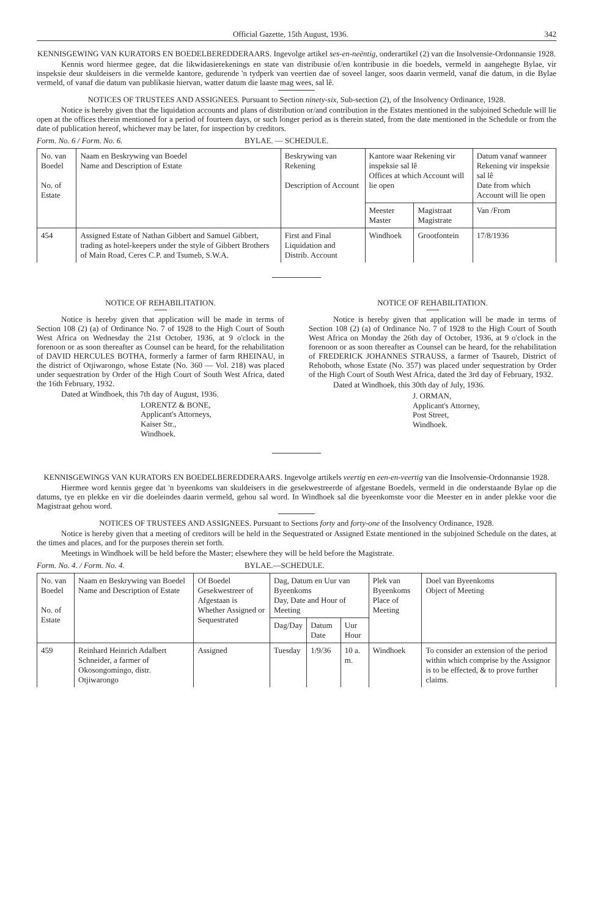Official Gazette, 15th August, 1936. 342
KENNISGEWING VAN KURATORS EN BOEDELBEREDDERAARS. Ingevolge artikel ses-en-neëntig, onderartikel (2) van die Insolvensie-Ordonnansie 1928.
Kennis word hiermee gegee, dat die likwidasierekenings en state van distribusie of/en kontribusie in die boedels, vermeld in aangehegte Bylae, vir inspeksie deur skuldeisers in die vermelde kantore, gedurende 'n tydperk van veertien dae of soveel langer, soos daarin vermeld, vanaf die datum, in die Bylae vermeld, of vanaf die datum van publikasie hiervan, watter datum die laaste mag wees, sal lê.
NOTICES OF TRUSTEES AND ASSIGNEES. Pursuant to Section ninety-six, Sub-section (2), of the Insolvency Ordinance, 1928.
Notice is hereby given that the liquidation accounts and plans of distribution or/and contribution in the Estates mentioned in the subjoined Schedule will lie open at the offices therein mentioned for a period of fourteen days, or such longer period as is therein stated, from the date mentioned in the Schedule or from the date of publication hereof, whichever may be later, for inspection by creditors.
Form. No. 6 / Form. No. 6. BYLAE. — SCHEDULE.
| No. van Boedel No. of Estate | Naam en Beskrywing van Boedel Name and Description of Estate | Beskrywing van Rekening Description of Account | Kantore waar Rekening vir inspeksie sal lê Offices at which Account will lie open | | Datum vanaf wanneer Rekening vir inspeksie sal lê Date from which Account will lie open |
| --- | --- | --- | --- | --- | --- |
| | | | Meester Master | Magistraat Magistrate | Van /From |
| 454 | Assigned Estate of Nathan Gibbert and Samuel Gibbert, trading as hotel-keepers under the style of Gibbert Brothers of Main Road, Ceres C.P. and Tsumeb, S.W.A. | First and Final Liquidation and Distrib. Account | Windhoek | Grootfontein | 17/8/1936 |
NOTICE OF REHABILITATION.
Notice is hereby given that application will be made in terms of Section 108 (2) (a) of Ordinance No. 7 of 1928 to the High Court of South West Africa on Wednesday the 21st October, 1936, at 9 o'clock in the forenoon or as soon thereafter as Counsel can be heard, for the rehabilitation of DAVID HERCULES BOTHA, formerly a farmer of farm RHEINAU, in the district of Otjiwarongo, whose Estate (No. 360 — Vol. 218) was placed under sequestration by Order of the High Court of South West Africa, dated the 16th February, 1932.
Dated at Windhoek, this 7th day of August, 1936.
LORENTZ & BONE,
Applicant's Attorneys,
Kaiser Str.,
Windhoek.
NOTICE OF REHABILITATION.
Notice is hereby given that application will be made in terms of Section 108 (2) (a) of Ordinance No. 7 of 1928 to the High Court of South West Africa on Monday the 26th day of October, 1936, at 9 o'clock in the forenoon or as soon thereafter as Counsel can be heard, for the rehabilitation of FREDERICK JOHANNES STRAUSS, a farmer of Tsaureb, District of Rehoboth, whose Estate (No. 357) was placed under sequestration by Order of the High Court of South West Africa, dated the 3rd day of February, 1932.
Dated at Windhoek, this 30th day of July, 1936.
J. ORMAN,
Applicant's Attorney,
Post Street,
Windhoek.
KENNISGEWINGS VAN KURATORS EN BOEDELBEREDDERAARS. Ingevolge artikels veertig en een-en-veertig van die Insolvensie-Ordonnansie 1928.
Hiermee word kennis gegee dat 'n byeenkoms van skuldeisers in die gesekwestreerde of afgestane Boedels, vermeld in die onderstaande Bylae op die datums, tye en plekke en vir die doeleindes daarin vermeld, gehou sal word. In Windhoek sal die byeenkomste voor die Meester en in ander plekke voor die Magistraat gehou word.
NOTICES OF TRUSTEES AND ASSIGNEES. Pursuant to Sections forty and forty-one of the Insolvency Ordinance, 1928.
Notice is hereby given that a meeting of creditors will be held in the Sequestrated or Assigned Estate mentioned in the subjoined Schedule on the dates, at the times and places, and for the purposes therein set forth.
Meetings in Windhoek will be held before the Master; elsewhere they will be held before the Magistrate.
Form. No. 4. / Form. No. 4. BYLAE.—SCHEDULE.
| No. van Boedel No. of Estate | Naam en Beskrywing van Boedel Name and Description of Estate | Of Boedel Gesekwestreer of Afgestaan is Whether Assigned or Sequestrated | Dag, Datum en Uur van Byeenkoms Day, Date and Hour of Meeting | | | Plek van Byeenkoms Place of Meeting | Doel van Byeenkoms Object of Meeting |
| --- | --- | --- | --- | --- | --- | --- | --- |
| | | | Dag/Day | Datum Date | Uur Hour | | |
| 459 | Reinhard Heinrich Adalbert Schneider, a farmer of Okosongomingo, distr. Otjiwarongo | Assigned | Tuesday | 1/9/36 | 10 a. m. | Windhoek | To consider an extension of the period within which comprise by the Assignor is to be effected, & to prove further claims. |